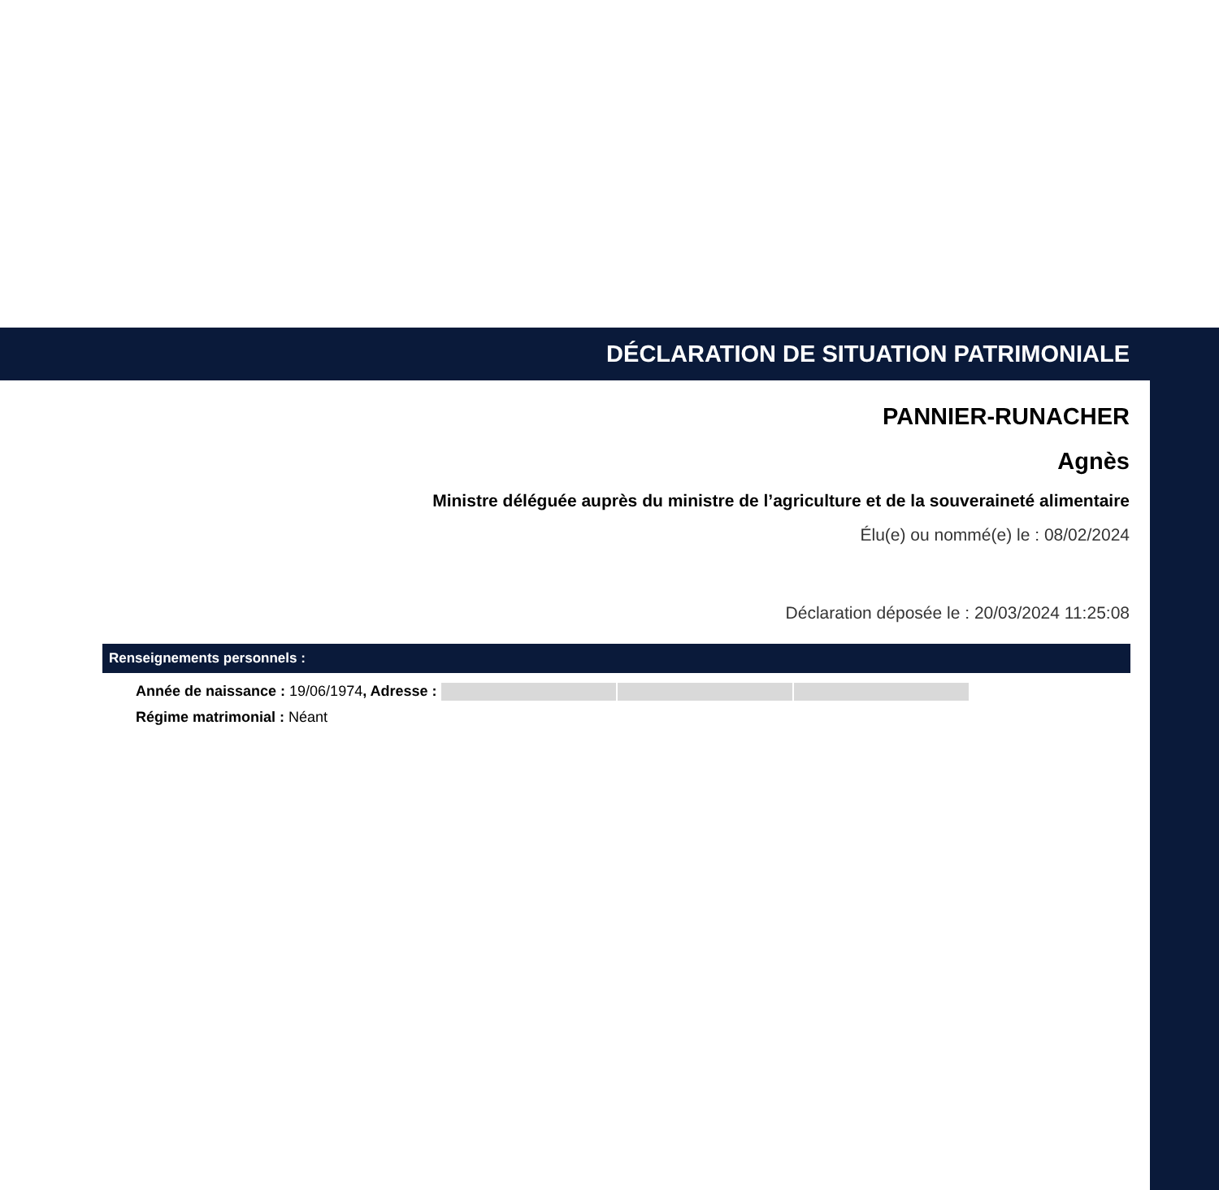DÉCLARATION DE SITUATION PATRIMONIALE
PANNIER-RUNACHER
Agnès
Ministre déléguée auprès du ministre de l’agriculture et de la souveraineté alimentaire
Élu(e) ou nommé(e) le : 08/02/2024
Déclaration déposée le : 20/03/2024 11:25:08
Renseignements personnels :
Année de naissance : 19/06/1974, Adresse :
Régime matrimonial : Néant